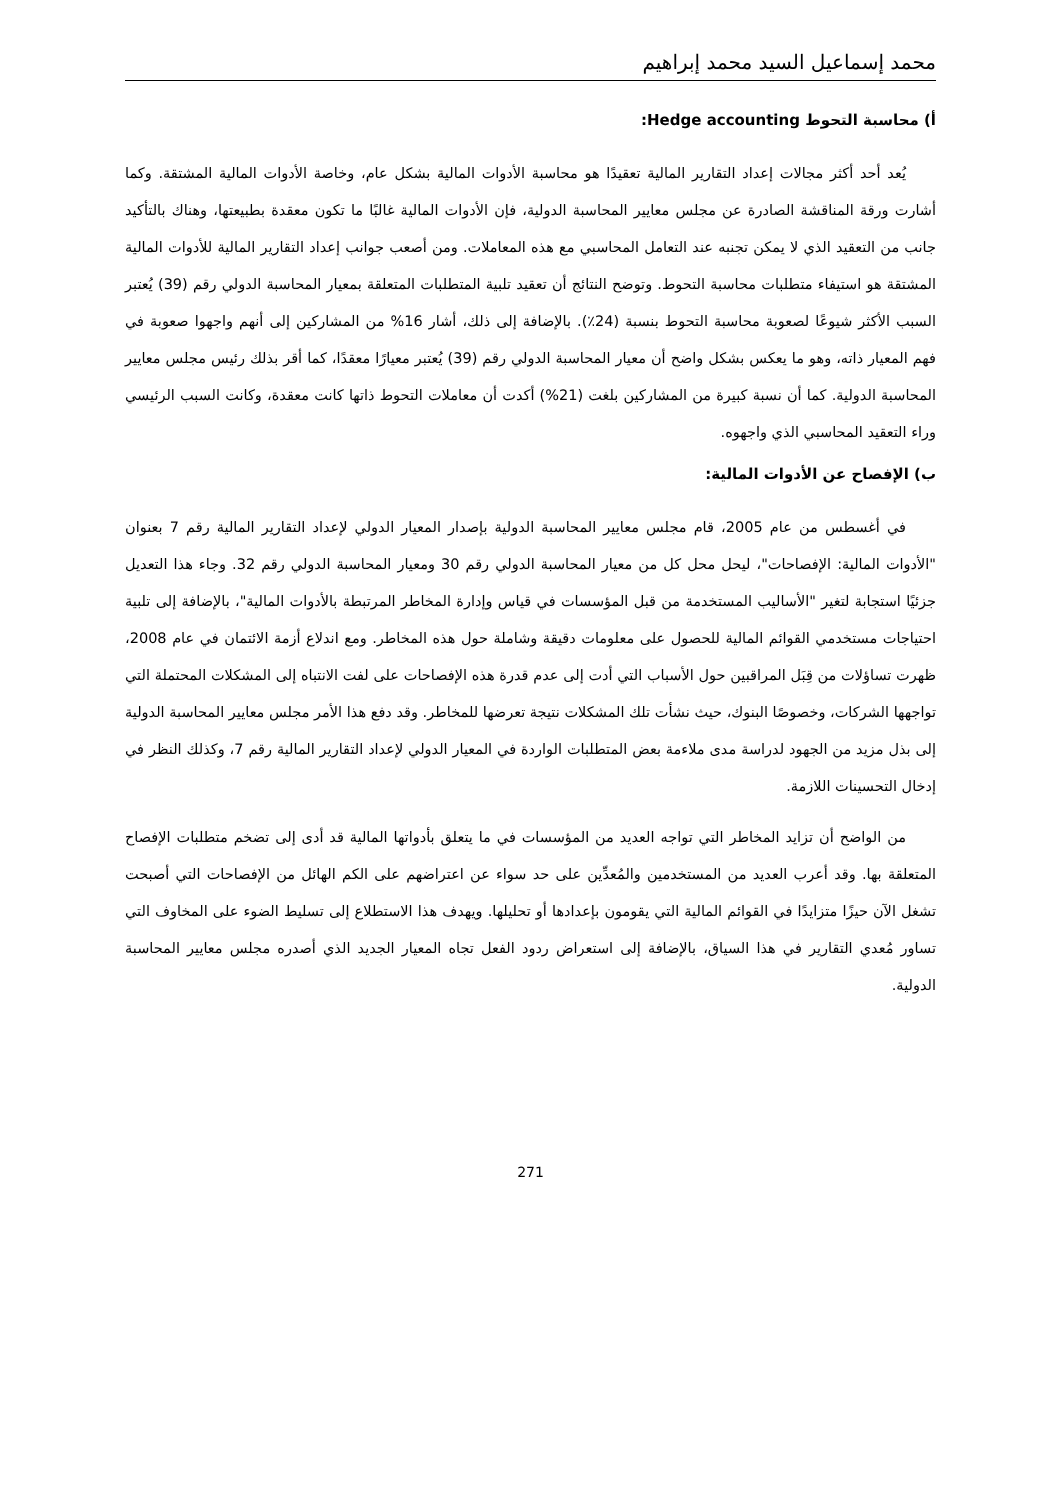محمد إسماعيل السيد محمد إبراهيم
أ) محاسبة التحوط Hedge accounting:
يُعد أحد أكثر مجالات إعداد التقارير المالية تعقيدًا هو محاسبة الأدوات المالية بشكل عام، وخاصة الأدوات المالية المشتقة. وكما أشارت ورقة المناقشة الصادرة عن مجلس معايير المحاسبة الدولية، فإن الأدوات المالية غالبًا ما تكون معقدة بطبيعتها، وهناك بالتأكيد جانب من التعقيد الذي لا يمكن تجنبه عند التعامل المحاسبي مع هذه المعاملات. ومن أصعب جوانب إعداد التقارير المالية للأدوات المالية المشتقة هو استيفاء متطلبات محاسبة التحوط. وتوضح النتائج أن تعقيد تلبية المتطلبات المتعلقة بمعيار المحاسبة الدولي رقم (39) يُعتبر السبب الأكثر شيوعًا لصعوبة محاسبة التحوط بنسبة (24٪). بالإضافة إلى ذلك، أشار 16% من المشاركين إلى أنهم واجهوا صعوبة في فهم المعيار ذاته، وهو ما يعكس بشكل واضح أن معيار المحاسبة الدولي رقم (39) يُعتبر معيارًا معقدًا، كما أقر بذلك رئيس مجلس معايير المحاسبة الدولية. كما أن نسبة كبيرة من المشاركين بلغت (21%) أكدت أن معاملات التحوط ذاتها كانت معقدة، وكانت السبب الرئيسي وراء التعقيد المحاسبي الذي واجهوه.
ب) الإفصاح عن الأدوات المالية:
في أغسطس من عام 2005، قام مجلس معايير المحاسبة الدولية بإصدار المعيار الدولي لإعداد التقارير المالية رقم 7 بعنوان "الأدوات المالية: الإفصاحات"، ليحل محل كل من معيار المحاسبة الدولي رقم 30 ومعيار المحاسبة الدولي رقم 32. وجاء هذا التعديل جزئيًا استجابة لتغير "الأساليب المستخدمة من قبل المؤسسات في قياس وإدارة المخاطر المرتبطة بالأدوات المالية"، بالإضافة إلى تلبية احتياجات مستخدمي القوائم المالية للحصول على معلومات دقيقة وشاملة حول هذه المخاطر. ومع اندلاع أزمة الائتمان في عام 2008، ظهرت تساؤلات من قِبَل المراقبين حول الأسباب التي أدت إلى عدم قدرة هذه الإفصاحات على لفت الانتباه إلى المشكلات المحتملة التي تواجهها الشركات، وخصوصًا البنوك، حيث نشأت تلك المشكلات نتيجة تعرضها للمخاطر. وقد دفع هذا الأمر مجلس معايير المحاسبة الدولية إلى بذل مزيد من الجهود لدراسة مدى ملاءمة بعض المتطلبات الواردة في المعيار الدولي لإعداد التقارير المالية رقم 7، وكذلك النظر في إدخال التحسينات اللازمة.
من الواضح أن تزايد المخاطر التي تواجه العديد من المؤسسات في ما يتعلق بأدواتها المالية قد أدى إلى تضخم متطلبات الإفصاح المتعلقة بها. وقد أعرب العديد من المستخدمين والمُعدِّين على حد سواء عن اعتراضهم على الكم الهائل من الإفصاحات التي أصبحت تشغل الآن حيزًا متزايدًا في القوائم المالية التي يقومون بإعدادها أو تحليلها. ويهدف هذا الاستطلاع إلى تسليط الضوء على المخاوف التي تساور مُعدي التقارير في هذا السياق، بالإضافة إلى استعراض ردود الفعل تجاه المعيار الجديد الذي أصدره مجلس معايير المحاسبة الدولية.
271